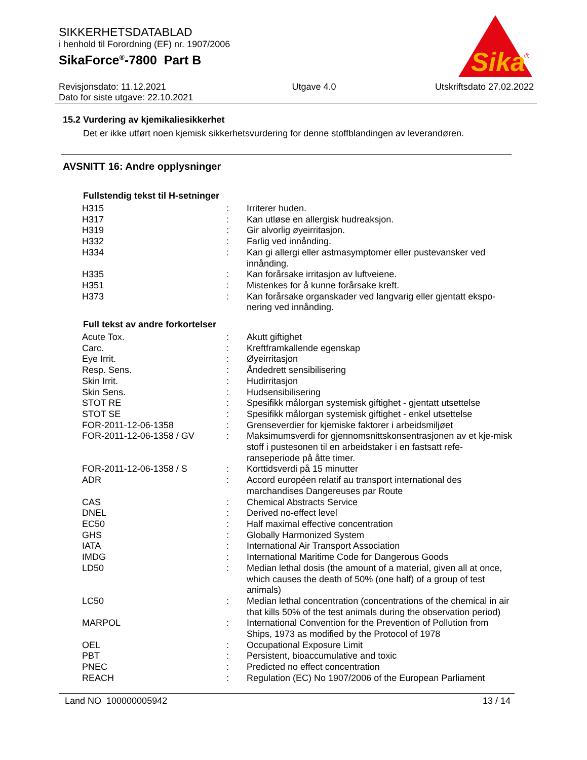SIKKERHETSDATABLAD
i henhold til Forordning (EF) nr. 1907/2006
SikaForce<sup>®</sup>-7800 Part B
Sika
®
Revisjonsdato: 11.12.2021
Dato for siste utgave: 22.10.2021
Utgave 4.0 Utskriftsdato 27.02.2022
15.2 Vurdering av kjemikaliesikkerhet
Det er ikke utført noen kjemisk sikkerhetsvurdering for denne stoffblandingen av leverandøren.
AVSNITT 16: Andre opplysninger
Fullstendig tekst til H-setninger
| H315 | : | Irriterer huden. |
| H317 | : | Kan utløse en allergisk hudreaksjon. |
| H319 | : | Gir alvorlig øyeirritasjon. |
| H332 | : | Farlig ved innånding. |
| H334 | : | Kan gi allergi eller astmasymptomer eller pustevansker ved innånding. |
| H335 | : | Kan forårsake irritasjon av luftveiene. |
| H351 | : | Mistenkes for å kunne forårsake kreft. |
| H373 | : | Kan forårsake organskader ved langvarig eller gjentatt ekspo-nering ved innånding. |
Full tekst av andre forkortelser
| Acute Tox. | : | Akutt giftighet |
| Carc. | : | Kreftframkallende egenskap |
| Eye Irrit. | : | Øyeirritasjon |
| Resp. Sens. | : | Åndedrett sensibilisering |
| Skin Irrit. | : | Hudirritasjon |
| Skin Sens. | : | Hudsensibilisering |
| STOT RE | : | Spesifikk målorgan systemisk giftighet - gjentatt utsettelse |
| STOT SE | : | Spesifikk målorgan systemisk giftighet - enkel utsettelse |
| FOR-2011-12-06-1358 | : | Grenseverdier for kjemiske faktorer i arbeidsmiljøet |
| FOR-2011-12-06-1358 / GV | : | Maksimumsverdi for gjennomsnittskonsentrasjonen av et kje-misk stoff i pustesonen til en arbeidstaker i en fastsatt refe-ranseperiode på åtte timer. |
| FOR-2011-12-06-1358 / S | : | Korttidsverdi på 15 minutter |
| ADR | : | Accord européen relatif au transport international des marchandises Dangereuses par Route |
| CAS | : | Chemical Abstracts Service |
| DNEL | : | Derived no-effect level |
| EC50 | : | Half maximal effective concentration |
| GHS | : | Globally Harmonized System |
| IATA | : | International Air Transport Association |
| IMDG | : | International Maritime Code for Dangerous Goods |
| LD50 | : | Median lethal dosis (the amount of a material, given all at once, which causes the death of 50% (one half) of a group of test animals) |
| LC50 | : | Median lethal concentration (concentrations of the chemical in air that kills 50% of the test animals during the observation period) |
| MARPOL | : | International Convention for the Prevention of Pollution from Ships, 1973 as modified by the Protocol of 1978 |
| OEL | : | Occupational Exposure Limit |
| PBT | : | Persistent, bioaccumulative and toxic |
| PNEC | : | Predicted no effect concentration |
| REACH | : | Regulation (EC) No 1907/2006 of the European Parliament |
Land NO 100000005942 13 / 14